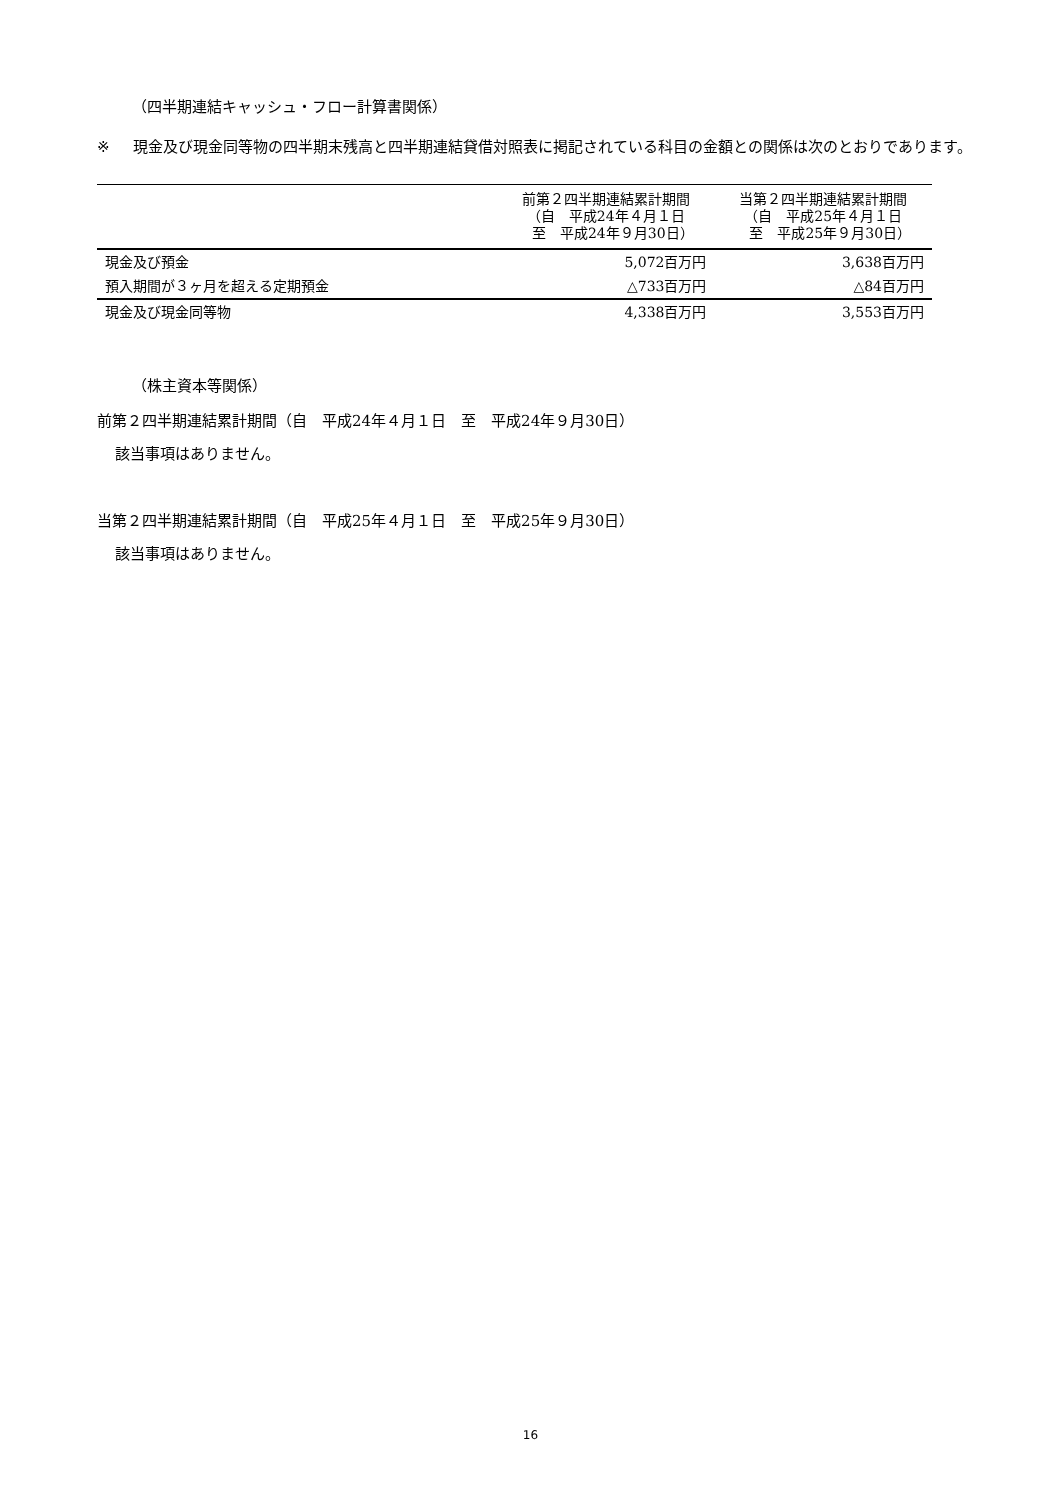（四半期連結キャッシュ・フロー計算書関係）
※ 現金及び現金同等物の四半期末残高と四半期連結貸借対照表に掲記されている科目の金額との関係は次のとおりであります。
| | 前第２四半期連結累計期間 （自 平成24年４月１日 至 平成24年９月30日） | 当第２四半期連結累計期間 （自 平成25年４月１日 至 平成25年９月30日） |
| --- | --- | --- |
| 現金及び預金 | 5,072百万円 | 3,638百万円 |
| 預入期間が３ヶ月を超える定期預金 | △733百万円 | △84百万円 |
| 現金及び現金同等物 | 4,338百万円 | 3,553百万円 |
（株主資本等関係）
前第２四半期連結累計期間（自　平成24年４月１日　至　平成24年９月30日）
該当事項はありません。
当第２四半期連結累計期間（自　平成25年４月１日　至　平成25年９月30日）
該当事項はありません。
16